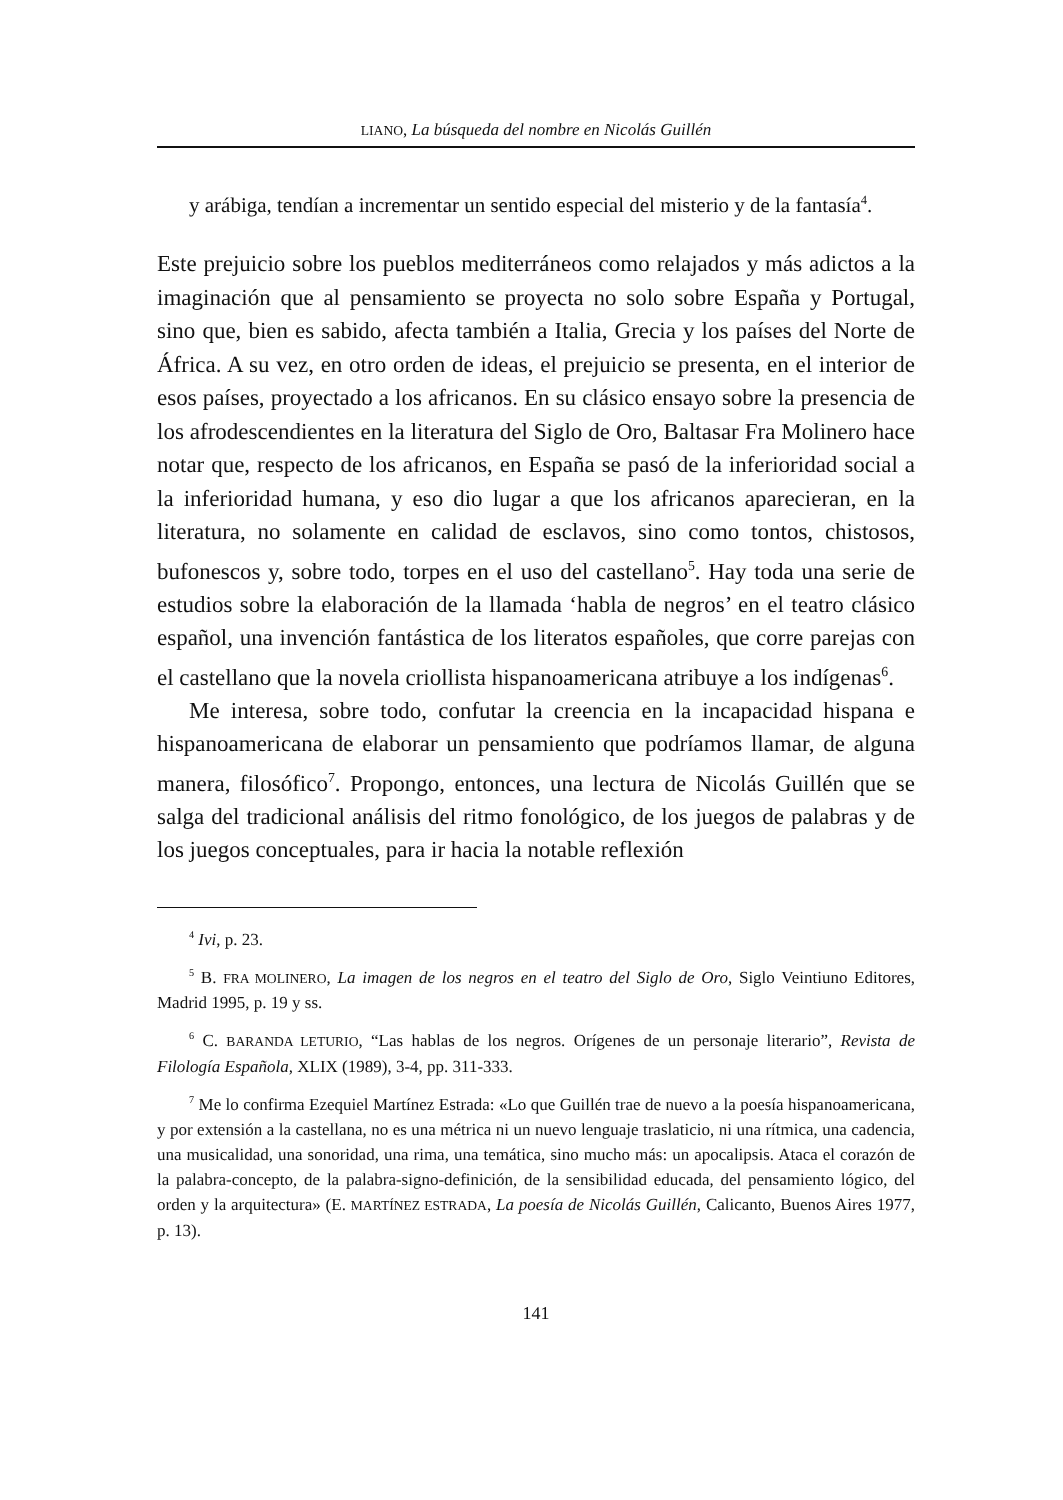LIANO, La búsqueda del nombre en Nicolás Guillén
y arábiga, tendían a incrementar un sentido especial del misterio y de la fantasía<sup>4</sup>.
Este prejuicio sobre los pueblos mediterráneos como relajados y más adictos a la imaginación que al pensamiento se proyecta no solo sobre España y Portugal, sino que, bien es sabido, afecta también a Italia, Grecia y los países del Norte de África. A su vez, en otro orden de ideas, el prejuicio se presenta, en el interior de esos países, proyectado a los africanos. En su clásico ensayo sobre la presencia de los afrodescendientes en la literatura del Siglo de Oro, Baltasar Fra Molinero hace notar que, respecto de los africanos, en España se pasó de la inferioridad social a la inferioridad humana, y eso dio lugar a que los africanos aparecieran, en la literatura, no solamente en calidad de esclavos, sino como tontos, chistosos, bufonescos y, sobre todo, torpes en el uso del castellano<sup>5</sup>. Hay toda una serie de estudios sobre la elaboración de la llamada ‘habla de negros’ en el teatro clásico español, una invención fantástica de los literatos españoles, que corre parejas con el castellano que la novela criollista hispanoamericana atribuye a los indígenas<sup>6</sup>.
Me interesa, sobre todo, confutar la creencia en la incapacidad hispana e hispanoamericana de elaborar un pensamiento que podríamos llamar, de alguna manera, filosófico<sup>7</sup>. Propongo, entonces, una lectura de Nicolás Guillén que se salga del tradicional análisis del ritmo fonológico, de los juegos de palabras y de los juegos conceptuales, para ir hacia la notable reflexión
<sup>4</sup> Ivi, p. 23.
<sup>5</sup> B. FRA MOLINERO, La imagen de los negros en el teatro del Siglo de Oro, Siglo Veintiuno Editores, Madrid 1995, p. 19 y ss.
<sup>6</sup> C. BARANDA LETURIO, “Las hablas de los negros. Orígenes de un personaje literario”, Revista de Filología Española, XLIX (1989), 3-4, pp. 311-333.
<sup>7</sup> Me lo confirma Ezequiel Martínez Estrada: «Lo que Guillén trae de nuevo a la poesía hispanoamericana, y por extensión a la castellana, no es una métrica ni un nuevo lenguaje traslaticio, ni una rítmica, una cadencia, una musicalidad, una sonoridad, una rima, una temática, sino mucho más: un apocalipsis. Ataca el corazón de la palabra-concepto, de la palabra-signo-definición, de la sensibilidad educada, del pensamiento lógico, del orden y la arquitectura» (E. MARTÍNEZ ESTRADA, La poesía de Nicolás Guillén, Calicanto, Buenos Aires 1977, p. 13).
141